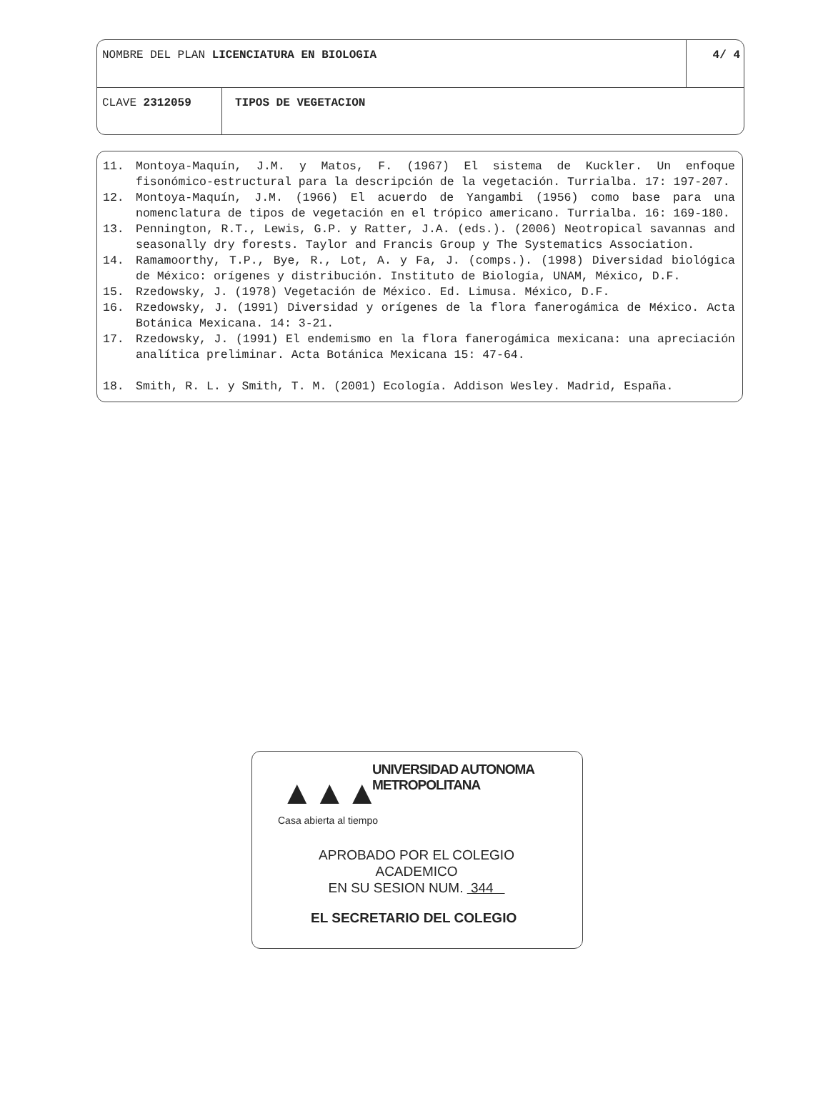NOMBRE DEL PLAN LICENCIATURA EN BIOLOGIA
4/ 4
CLAVE 2312059 TIPOS DE VEGETACION
11. Montoya-Maquín, J.M. y Matos, F. (1967) El sistema de Kuckler. Un enfoque fisonómico-estructural para la descripción de la vegetación. Turrialba. 17: 197-207.
12. Montoya-Maquín, J.M. (1966) El acuerdo de Yangambi (1956) como base para una nomenclatura de tipos de vegetación en el trópico americano. Turrialba. 16: 169-180.
13. Pennington, R.T., Lewis, G.P. y Ratter, J.A. (eds.). (2006) Neotropical savannas and seasonally dry forests. Taylor and Francis Group y The Systematics Association.
14. Ramamoorthy, T.P., Bye, R., Lot, A. y Fa, J. (comps.). (1998) Diversidad biológica de México: orígenes y distribución. Instituto de Biología, UNAM, México, D.F.
15. Rzedowsky, J. (1978) Vegetación de México. Ed. Limusa. México, D.F.
16. Rzedowsky, J. (1991) Diversidad y orígenes de la flora fanerogámica de México. Acta Botánica Mexicana. 14: 3-21.
17. Rzedowsky, J. (1991) El endemismo en la flora fanerogámica mexicana: una apreciación analítica preliminar. Acta Botánica Mexicana 15: 47-64.
18. Smith, R. L. y Smith, T. M. (2001) Ecología. Addison Wesley. Madrid, España.
UNIVERSIDAD AUTONOMA METROPOLITANA
▲▲▲
Casa abierta al tiempo
APROBADO POR EL COLEGIO
ACADEMICO
EN SU SESION NUM. 344
EL SECRETARIO DEL COLEGIO